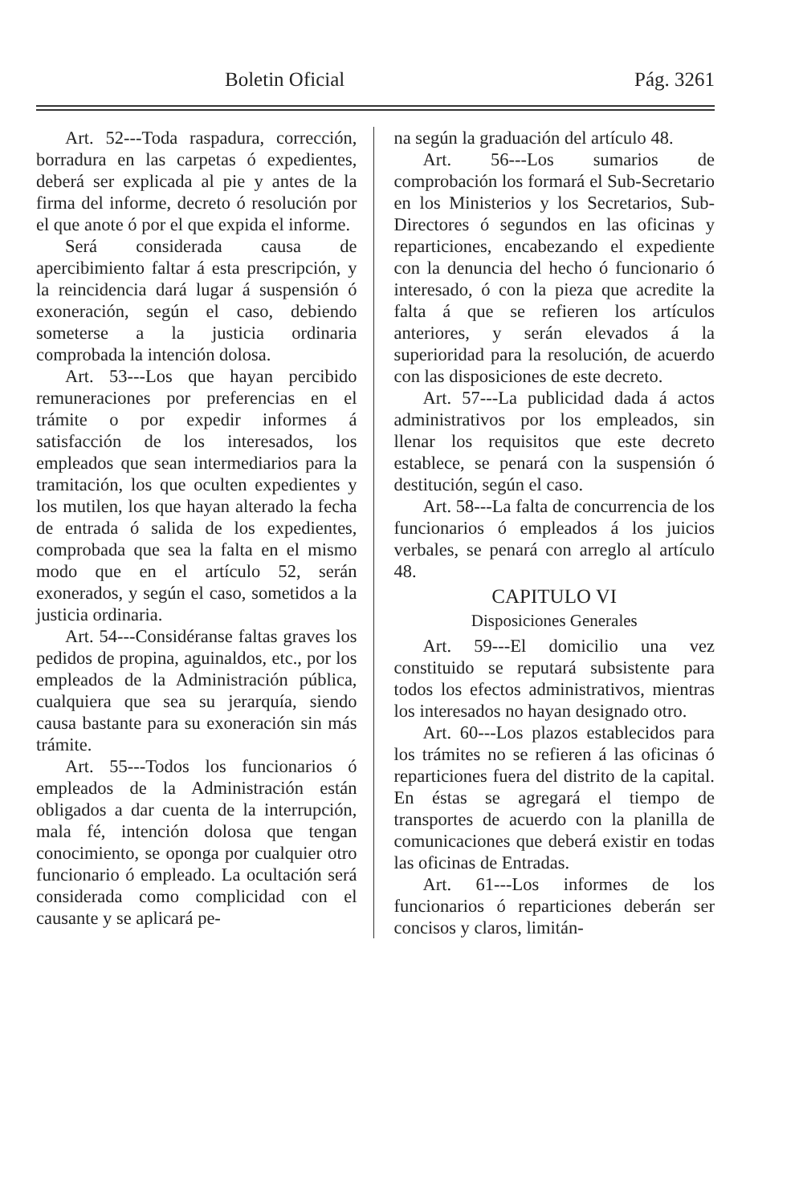Boletin Oficial Pág. 3261
Art. 52---Toda raspadura, corrección, borradura en las carpetas ó expedientes, deberá ser explicada al pie y antes de la firma del informe, decreto ó resolución por el que anote ó por el que expida el informe.
Será considerada causa de apercibimiento faltar á esta prescripción, y la reincidencia dará lugar á suspensión ó exoneración, según el caso, debiendo someterse a la justicia ordinaria comprobada la intención dolosa.
Art. 53---Los que hayan percibido remuneraciones por preferencias en el trámite o por expedir informes á satisfacción de los interesados, los empleados que sean intermediarios para la tramitación, los que oculten expedientes y los mutilen, los que hayan alterado la fecha de entrada ó salida de los expedientes, comprobada que sea la falta en el mismo modo que en el artículo 52, serán exonerados, y según el caso, sometidos a la justicia ordinaria.
Art. 54---Considéranse faltas graves los pedidos de propina, aguinaldos, etc., por los empleados de la Administración pública, cualquiera que sea su jerarquía, siendo causa bastante para su exoneración sin más trámite.
Art. 55---Todos los funcionarios ó empleados de la Administración están obligados a dar cuenta de la interrupción, mala fé, intención dolosa que tengan conocimiento, se oponga por cualquier otro funcionario ó empleado. La ocultación será considerada como complicidad con el causante y se aplicará pe-
na según la graduación del artículo 48.
Art. 56---Los sumarios de comprobación los formará el Sub-Secretario en los Ministerios y los Secretarios, Sub-Directores ó segundos en las oficinas y reparticiones, encabezando el expediente con la denuncia del hecho ó funcionario ó interesado, ó con la pieza que acredite la falta á que se refieren los artículos anteriores, y serán elevados á la superioridad para la resolución, de acuerdo con las disposiciones de este decreto.
Art. 57---La publicidad dada á actos administrativos por los empleados, sin llenar los requisitos que este decreto establece, se penará con la suspensión ó destitución, según el caso.
Art. 58---La falta de concurrencia de los funcionarios ó empleados á los juicios verbales, se penará con arreglo al artículo 48.
CAPITULO VI
Disposiciones Generales
Art. 59---El domicilio una vez constituido se reputará subsistente para todos los efectos administrativos, mientras los interesados no hayan designado otro.
Art. 60---Los plazos establecidos para los trámites no se refieren á las oficinas ó reparticiones fuera del distrito de la capital. En éstas se agregará el tiempo de transportes de acuerdo con la planilla de comunicaciones que deberá existir en todas las oficinas de Entradas.
Art. 61---Los informes de los funcionarios ó reparticiones deberán ser concisos y claros, limitán-